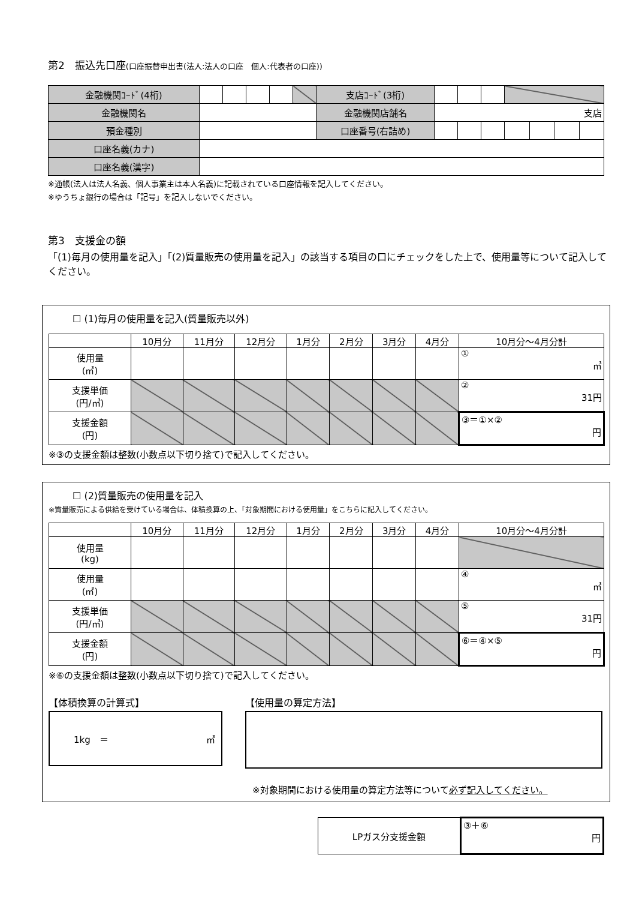第2　振込先口座(口座振替申出書(法人:法人の口座　個人:代表者の口座))
| 金融機関ｺｰﾄﾞ(4桁) | | | | | | 支店ｺｰﾄﾞ(3桁) | | | | | | | |
| 金融機関名 | | | | | | 金融機関店舗名 | 支店 | | | | | | |
| 預金種別 | | | | | | 口座番号(右詰め) | | | | | | | |
| 口座名義(カナ) | | | | | | | | | | | | | |
| 口座名義(漢字) | | | | | | | | | | | | | |
※通帳(法人は法人名義、個人事業主は本人名義)に記載されている口座情報を記入してください。
※ゆうちょ銀行の場合は「記号」を記入しないでください。
第3　支援金の額
「(1)毎月の使用量を記入」「(2)質量販売の使用量を記入」の該当する項目の口にチェックをした上で、使用量等について記入してください。
☐ (1)毎月の使用量を記入(質量販売以外)
| | 10月分 | 11月分 | 12月分 | 1月分 | 2月分 | 3月分 | 4月分 | 10月分～4月分計 |
| 使用量 (㎥) | | | | | | | | ① ㎥ |
| 支援単価 (円/㎥) | | | | | | | | ② 31円 |
| 支援金額 (円) | | | | | | | | ③＝①×② 円 |
※③の支援金額は整数(小数点以下切り捨て)で記入してください。
☐ (2)質量販売の使用量を記入
※質量販売による供給を受けている場合は、体積換算の上、「対象期間における使用量」をこちらに記入してください。
| | 10月分 | 11月分 | 12月分 | 1月分 | 2月分 | 3月分 | 4月分 | 10月分～4月分計 |
| 使用量 (kg) | | | | | | | | |
| 使用量 (㎥) | | | | | | | | ④ ㎥ |
| 支援単価 (円/㎥) | | | | | | | | ⑤ 31円 |
| 支援金額 (円) | | | | | | | | ⑥＝④×⑤ 円 |
※⑥の支援金額は整数(小数点以下切り捨て)で記入してください。
【体積換算の計算式】
1kg　＝ ㎥
【使用量の算定方法】
※対象期間における使用量の算定方法等について必ず記入してください。
| LPガス分支援金額 | ③＋⑥ 円 |